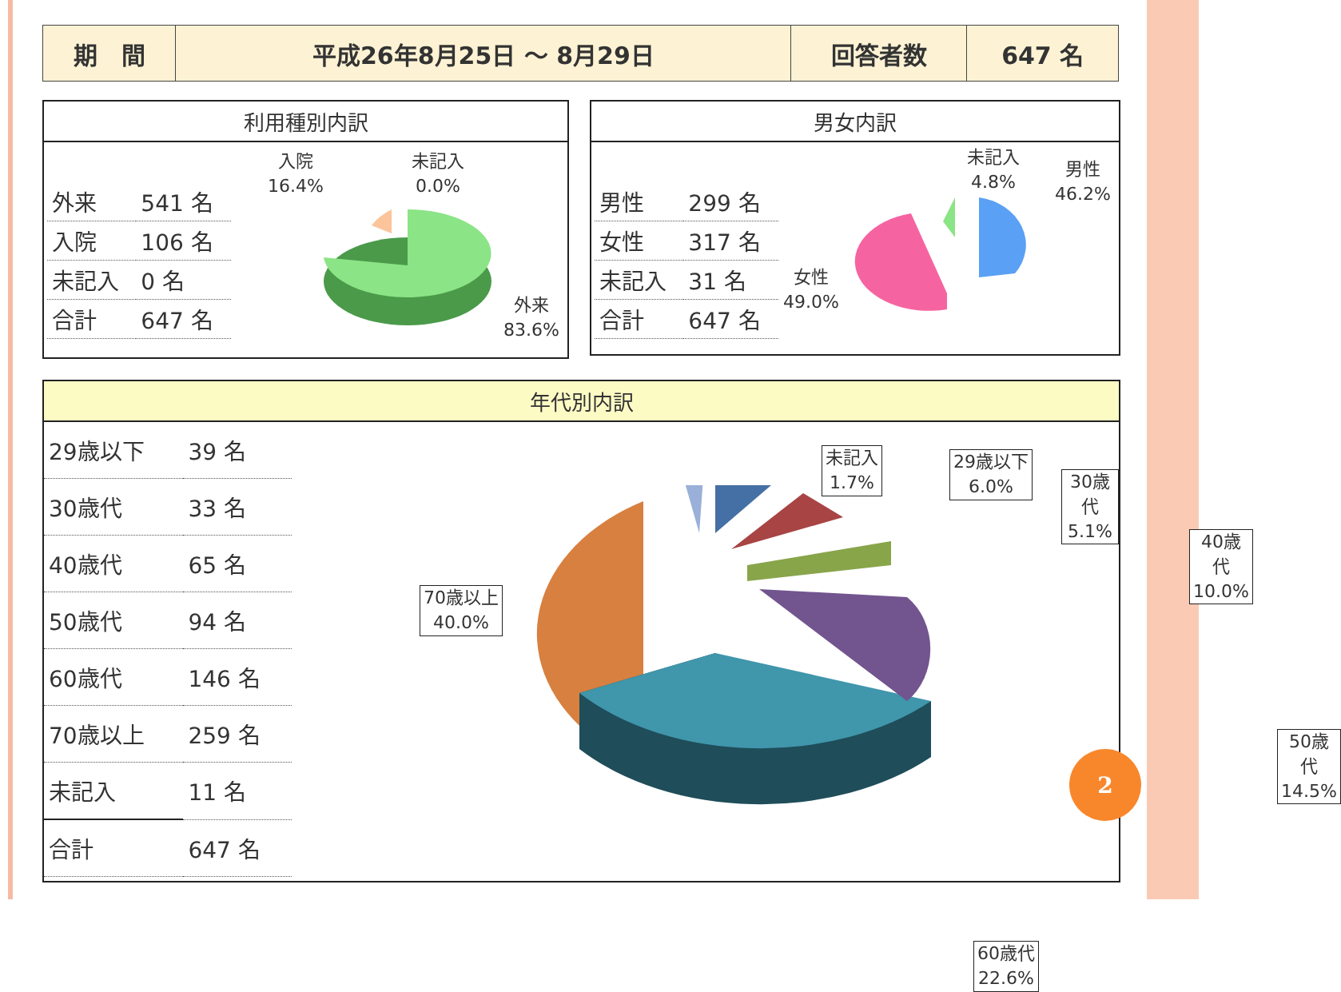| 期 間 | 平成26年8月25日 ～ 8月29日 | 回答者数 | 647 名 |
利用種別内訳
| 外来 | 541 名 |
| 入院 | 106 名 |
| 未記入 | 0 名 |
| 合計 | 647 名 |
入院
16.4%
未記入
0.0%
外来
83.6%
男女内訳
| 男性 | 299 名 |
| 女性 | 317 名 |
| 未記入 | 31 名 |
| 合計 | 647 名 |
未記入
4.8%
男性
46.2%
女性
49.0%
年代別内訳
| 29歳以下 | 39 名 |
| 30歳代 | 33 名 |
| 40歳代 | 65 名 |
| 50歳代 | 94 名 |
| 60歳代 | 146 名 |
| 70歳以上 | 259 名 |
| 未記入 | 11 名 |
| 合計 | 647 名 |
70歳以上
40.0%
未記入
1.7%
29歳以下
6.0%
30歳代
5.1%
40歳代
10.0%
50歳代
14.5%
60歳代
22.6%
2